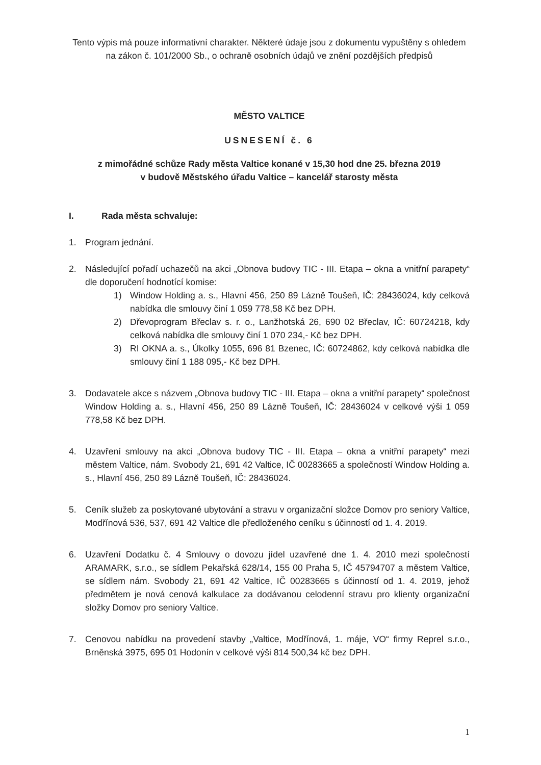Tento výpis má pouze informativní charakter. Některé údaje jsou z dokumentu vypuštěny s ohledem na zákon č. 101/2000 Sb., o ochraně osobních údajů ve znění pozdějších předpisů
MĚSTO VALTICE
USNESENÍ č. 6
z mimořádné schůze Rady města Valtice konané v 15,30 hod dne 25. března 2019
v budově Městského úřadu Valtice – kancelář starosty města
I. Rada města schvaluje:
1. Program jednání.
2. Následující pořadí uchazečů na akci „Obnova budovy TIC - III. Etapa – okna a vnitřní parapety“ dle doporučení hodnotící komise:
1) Window Holding a. s., Hlavní 456, 250 89 Lázně Toušeň, IČ: 28436024, kdy celková nabídka dle smlouvy činí 1 059 778,58 Kč bez DPH.
2) Dřevoprogram Břeclav s. r. o., Lanžhotská 26, 690 02 Břeclav, IČ: 60724218, kdy celková nabídka dle smlouvy činí 1 070 234,- Kč bez DPH.
3) RI OKNA a. s., Úkolky 1055, 696 81 Bzenec, IČ: 60724862, kdy celková nabídka dle smlouvy činí 1 188 095,- Kč bez DPH.
3. Dodavatele akce s názvem „Obnova budovy TIC - III. Etapa – okna a vnitřní parapety“ společnost Window Holding a. s., Hlavní 456, 250 89 Lázně Toušeň, IČ: 28436024 v celkové výši 1 059 778,58 Kč bez DPH.
4. Uzavření smlouvy na akci „Obnova budovy TIC - III. Etapa – okna a vnitřní parapety“ mezi městem Valtice, nám. Svobody 21, 691 42 Valtice, IČ 00283665 a společností Window Holding a. s., Hlavní 456, 250 89 Lázně Toušeň, IČ: 28436024.
5. Ceník služeb za poskytované ubytování a stravu v organizační složce Domov pro seniory Valtice, Modřínová 536, 537, 691 42 Valtice dle předloženého ceníku s účinností od 1. 4. 2019.
6. Uzavření Dodatku č. 4 Smlouvy o dovozu jídel uzavřené dne 1. 4. 2010 mezi společností ARAMARK, s.r.o., se sídlem Pekařská 628/14, 155 00 Praha 5, IČ 45794707 a městem Valtice, se sídlem nám. Svobody 21, 691 42 Valtice, IČ 00283665 s účinností od 1. 4. 2019, jehož předmětem je nová cenová kalkulace za dodávanou celodenní stravu pro klienty organizační složky Domov pro seniory Valtice.
7. Cenovou nabídku na provedení stavby „Valtice, Modřínová, 1. máje, VO“ firmy Reprel s.r.o., Brněnská 3975, 695 01 Hodonín v celkové výši 814 500,34 kč bez DPH.
1